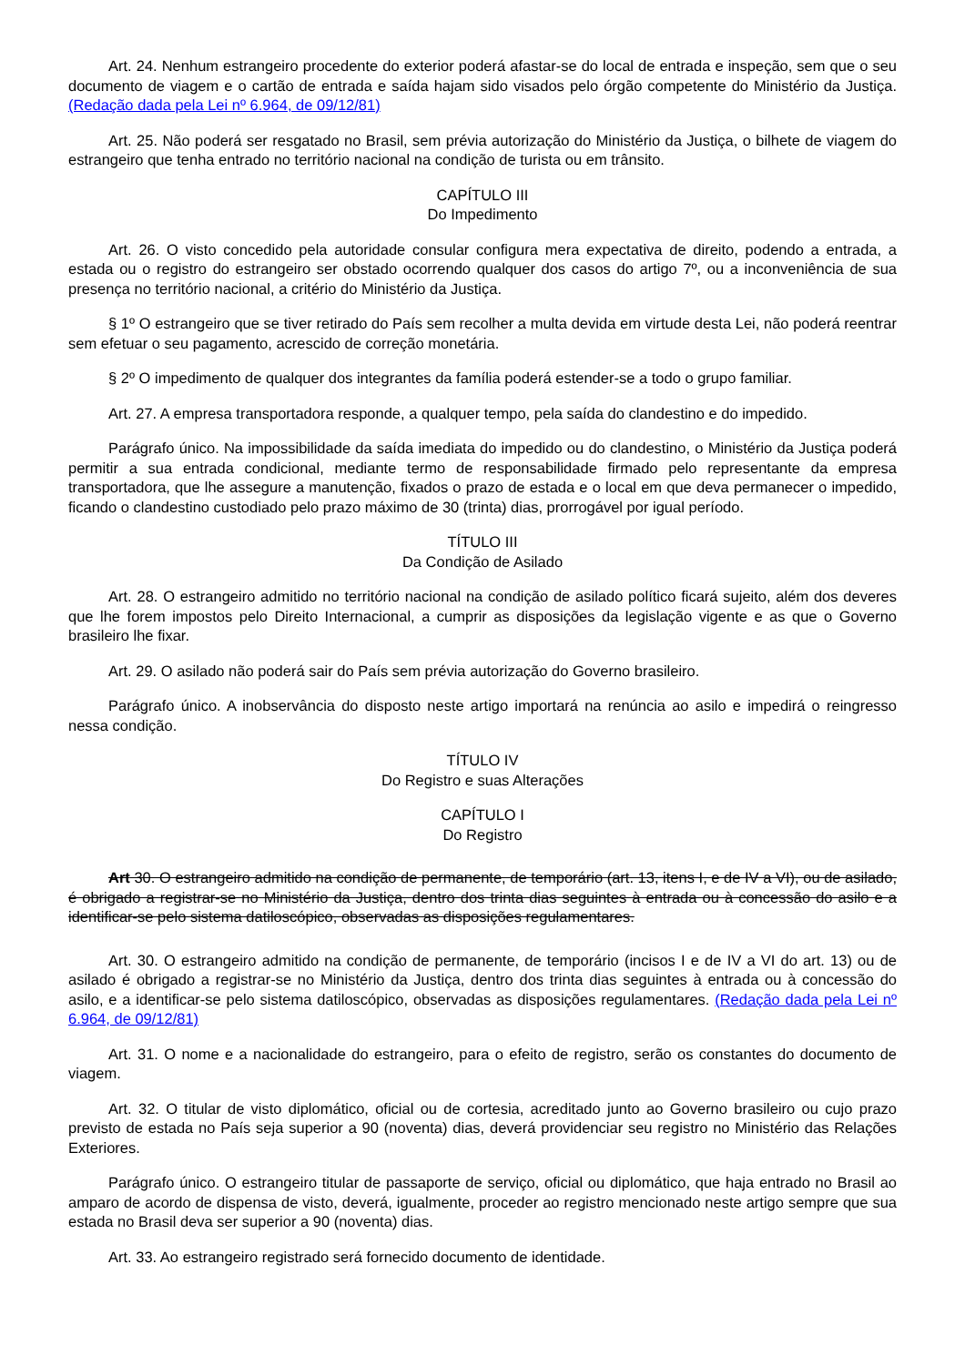Art. 24. Nenhum estrangeiro procedente do exterior poderá afastar-se do local de entrada e inspeção, sem que o seu documento de viagem e o cartão de entrada e saída hajam sido visados pelo órgão competente do Ministério da Justiça. (Redação dada pela Lei nº 6.964, de 09/12/81)
Art. 25. Não poderá ser resgatado no Brasil, sem prévia autorização do Ministério da Justiça, o bilhete de viagem do estrangeiro que tenha entrado no território nacional na condição de turista ou em trânsito.
CAPÍTULO III
Do Impedimento
Art. 26. O visto concedido pela autoridade consular configura mera expectativa de direito, podendo a entrada, a estada ou o registro do estrangeiro ser obstado ocorrendo qualquer dos casos do artigo 7º, ou a inconveniência de sua presença no território nacional, a critério do Ministério da Justiça.
§ 1º O estrangeiro que se tiver retirado do País sem recolher a multa devida em virtude desta Lei, não poderá reentrar sem efetuar o seu pagamento, acrescido de correção monetária.
§ 2º O impedimento de qualquer dos integrantes da família poderá estender-se a todo o grupo familiar.
Art. 27. A empresa transportadora responde, a qualquer tempo, pela saída do clandestino e do impedido.
Parágrafo único. Na impossibilidade da saída imediata do impedido ou do clandestino, o Ministério da Justiça poderá permitir a sua entrada condicional, mediante termo de responsabilidade firmado pelo representante da empresa transportadora, que lhe assegure a manutenção, fixados o prazo de estada e o local em que deva permanecer o impedido, ficando o clandestino custodiado pelo prazo máximo de 30 (trinta) dias, prorrogável por igual período.
TÍTULO III
Da Condição de Asilado
Art. 28. O estrangeiro admitido no território nacional na condição de asilado político ficará sujeito, além dos deveres que lhe forem impostos pelo Direito Internacional, a cumprir as disposições da legislação vigente e as que o Governo brasileiro lhe fixar.
Art. 29. O asilado não poderá sair do País sem prévia autorização do Governo brasileiro.
Parágrafo único. A inobservância do disposto neste artigo importará na renúncia ao asilo e impedirá o reingresso nessa condição.
TÍTULO IV
Do Registro e suas Alterações
CAPÍTULO I
Do Registro
Art 30. O estrangeiro admitido na condição de permanente, de temporário (art. 13, itens I, e de IV a VI), ou de asilado, é obrigado a registrar-se no Ministério da Justiça, dentro dos trinta dias seguintes à entrada ou à concessão do asilo e a identificar-se pelo sistema datiloscópico, observadas as disposições regulamentares.
Art. 30. O estrangeiro admitido na condição de permanente, de temporário (incisos I e de IV a VI do art. 13) ou de asilado é obrigado a registrar-se no Ministério da Justiça, dentro dos trinta dias seguintes à entrada ou à concessão do asilo, e a identificar-se pelo sistema datiloscópico, observadas as disposições regulamentares. (Redação dada pela Lei nº 6.964, de 09/12/81)
Art. 31. O nome e a nacionalidade do estrangeiro, para o efeito de registro, serão os constantes do documento de viagem.
Art. 32. O titular de visto diplomático, oficial ou de cortesia, acreditado junto ao Governo brasileiro ou cujo prazo previsto de estada no País seja superior a 90 (noventa) dias, deverá providenciar seu registro no Ministério das Relações Exteriores.
Parágrafo único. O estrangeiro titular de passaporte de serviço, oficial ou diplomático, que haja entrado no Brasil ao amparo de acordo de dispensa de visto, deverá, igualmente, proceder ao registro mencionado neste artigo sempre que sua estada no Brasil deva ser superior a 90 (noventa) dias.
Art. 33. Ao estrangeiro registrado será fornecido documento de identidade.